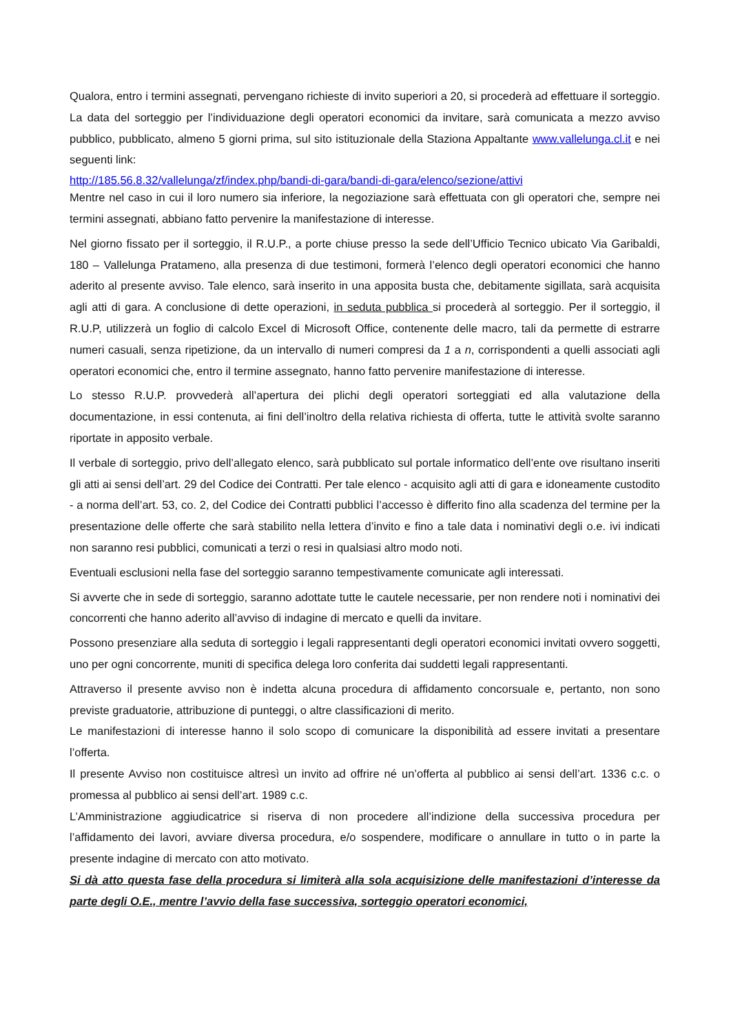Qualora, entro i termini assegnati, pervengano richieste di invito superiori a 20, si procederà ad effettuare il sorteggio. La data del sorteggio per l’individuazione degli operatori economici da invitare, sarà comunicata a mezzo avviso pubblico, pubblicato, almeno 5 giorni prima, sul sito istituzionale della Staziona Appaltante www.vallelunga.cl.it e nei seguenti link:
http://185.56.8.32/vallelunga/zf/index.php/bandi-di-gara/bandi-di-gara/elenco/sezione/attivi
Mentre nel caso in cui il loro numero sia inferiore, la negoziazione sarà effettuata con gli operatori che, sempre nei termini assegnati, abbiano fatto pervenire la manifestazione di interesse.
Nel giorno fissato per il sorteggio, il R.U.P., a porte chiuse presso la sede dell’Ufficio Tecnico ubicato Via Garibaldi, 180 – Vallelunga Pratameno, alla presenza di due testimoni, formerà l’elenco degli operatori economici che hanno aderito al presente avviso. Tale elenco, sarà inserito in una apposita busta che, debitamente sigillata, sarà acquisita agli atti di gara. A conclusione di dette operazioni, in seduta pubblica si procederà al sorteggio. Per il sorteggio, il R.U.P, utilizzerà un foglio di calcolo Excel di Microsoft Office, contenente delle macro, tali da permette di estrarre numeri casuali, senza ripetizione, da un intervallo di numeri compresi da 1 a n, corrispondenti a quelli associati agli operatori economici che, entro il termine assegnato, hanno fatto pervenire manifestazione di interesse.
Lo stesso R.U.P. provvederà all’apertura dei plichi degli operatori sorteggiati ed alla valutazione della documentazione, in essi contenuta, ai fini dell’inoltro della relativa richiesta di offerta, tutte le attività svolte saranno riportate in apposito verbale.
Il verbale di sorteggio, privo dell’allegato elenco, sarà pubblicato sul portale informatico dell’ente ove risultano inseriti gli atti ai sensi dell’art. 29 del Codice dei Contratti. Per tale elenco - acquisito agli atti di gara e idoneamente custodito - a norma dell’art. 53, co. 2, del Codice dei Contratti pubblici l’accesso è differito fino alla scadenza del termine per la presentazione delle offerte che sarà stabilito nella lettera d’invito e fino a tale data i nominativi degli o.e. ivi indicati non saranno resi pubblici, comunicati a terzi o resi in qualsiasi altro modo noti.
Eventuali esclusioni nella fase del sorteggio saranno tempestivamente comunicate agli interessati.
Si avverte che in sede di sorteggio, saranno adottate tutte le cautele necessarie, per non rendere noti i nominativi dei concorrenti che hanno aderito all’avviso di indagine di mercato e quelli da invitare.
Possono presenziare alla seduta di sorteggio i legali rappresentanti degli operatori economici invitati ovvero soggetti, uno per ogni concorrente, muniti di specifica delega loro conferita dai suddetti legali rappresentanti.
Attraverso il presente avviso non è indetta alcuna procedura di affidamento concorsuale e, pertanto, non sono previste graduatorie, attribuzione di punteggi, o altre classificazioni di merito.
Le manifestazioni di interesse hanno il solo scopo di comunicare la disponibilità ad essere invitati a presentare l’offerta.
Il presente Avviso non costituisce altresì un invito ad offrire né un’offerta al pubblico ai sensi dell’art. 1336 c.c. o promessa al pubblico ai sensi dell’art. 1989 c.c.
L’Amministrazione aggiudicatrice si riserva di non procedere all’indizione della successiva procedura per l’affidamento dei lavori, avviare diversa procedura, e/o sospendere, modificare o annullare in tutto o in parte la presente indagine di mercato con atto motivato.
Si dà atto questa fase della procedura si limiterà alla sola acquisizione delle manifestazioni d’interesse da parte degli O.E., mentre l’avvio della fase successiva, sorteggio operatori economici,